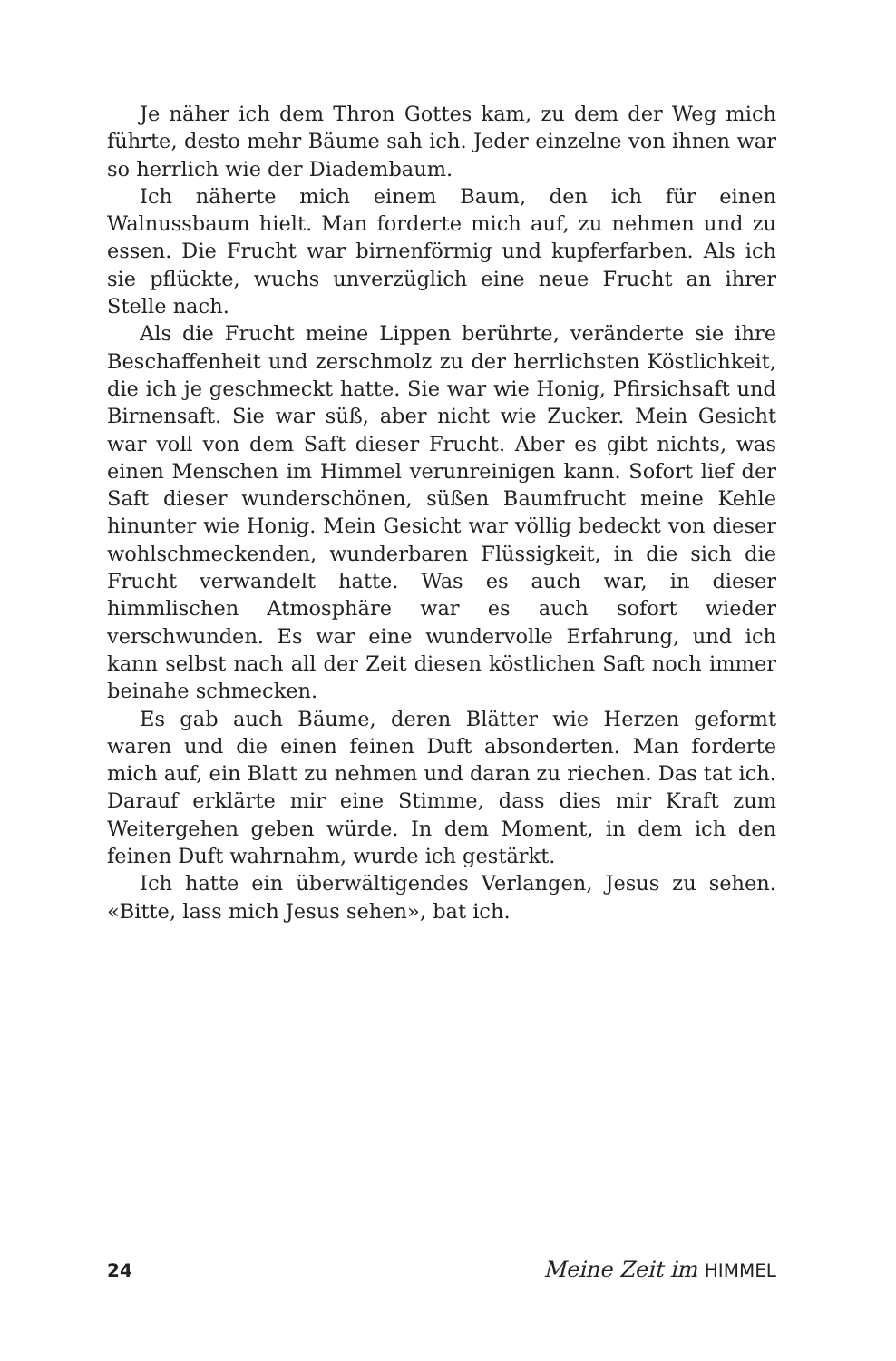Je näher ich dem Thron Gottes kam, zu dem der Weg mich führte, desto mehr Bäume sah ich. Jeder einzelne von ihnen war so herrlich wie der Diadembaum.
Ich näherte mich einem Baum, den ich für einen Walnussbaum hielt. Man forderte mich auf, zu nehmen und zu essen. Die Frucht war birnenförmig und kupferfarben. Als ich sie pflückte, wuchs unverzüglich eine neue Frucht an ihrer Stelle nach.
Als die Frucht meine Lippen berührte, veränderte sie ihre Beschaffenheit und zerschmolz zu der herrlichsten Köstlichkeit, die ich je geschmeckt hatte. Sie war wie Honig, Pfirsichsaft und Birnensaft. Sie war süß, aber nicht wie Zucker. Mein Gesicht war voll von dem Saft dieser Frucht. Aber es gibt nichts, was einen Menschen im Himmel verunreinigen kann. Sofort lief der Saft dieser wunderschönen, süßen Baumfrucht meine Kehle hinunter wie Honig. Mein Gesicht war völlig bedeckt von dieser wohlschmeckenden, wunderbaren Flüssigkeit, in die sich die Frucht verwandelt hatte. Was es auch war, in dieser himmlischen Atmosphäre war es auch sofort wieder verschwunden. Es war eine wundervolle Erfahrung, und ich kann selbst nach all der Zeit diesen köstlichen Saft noch immer beinahe schmecken.
Es gab auch Bäume, deren Blätter wie Herzen geformt waren und die einen feinen Duft absonderten. Man forderte mich auf, ein Blatt zu nehmen und daran zu riechen. Das tat ich. Darauf erklärte mir eine Stimme, dass dies mir Kraft zum Weitergehen geben würde. In dem Moment, in dem ich den feinen Duft wahrnahm, wurde ich gestärkt.
Ich hatte ein überwältigendes Verlangen, Jesus zu sehen. «Bitte, lass mich Jesus sehen», bat ich.
24 Meine Zeit im HIMMEL